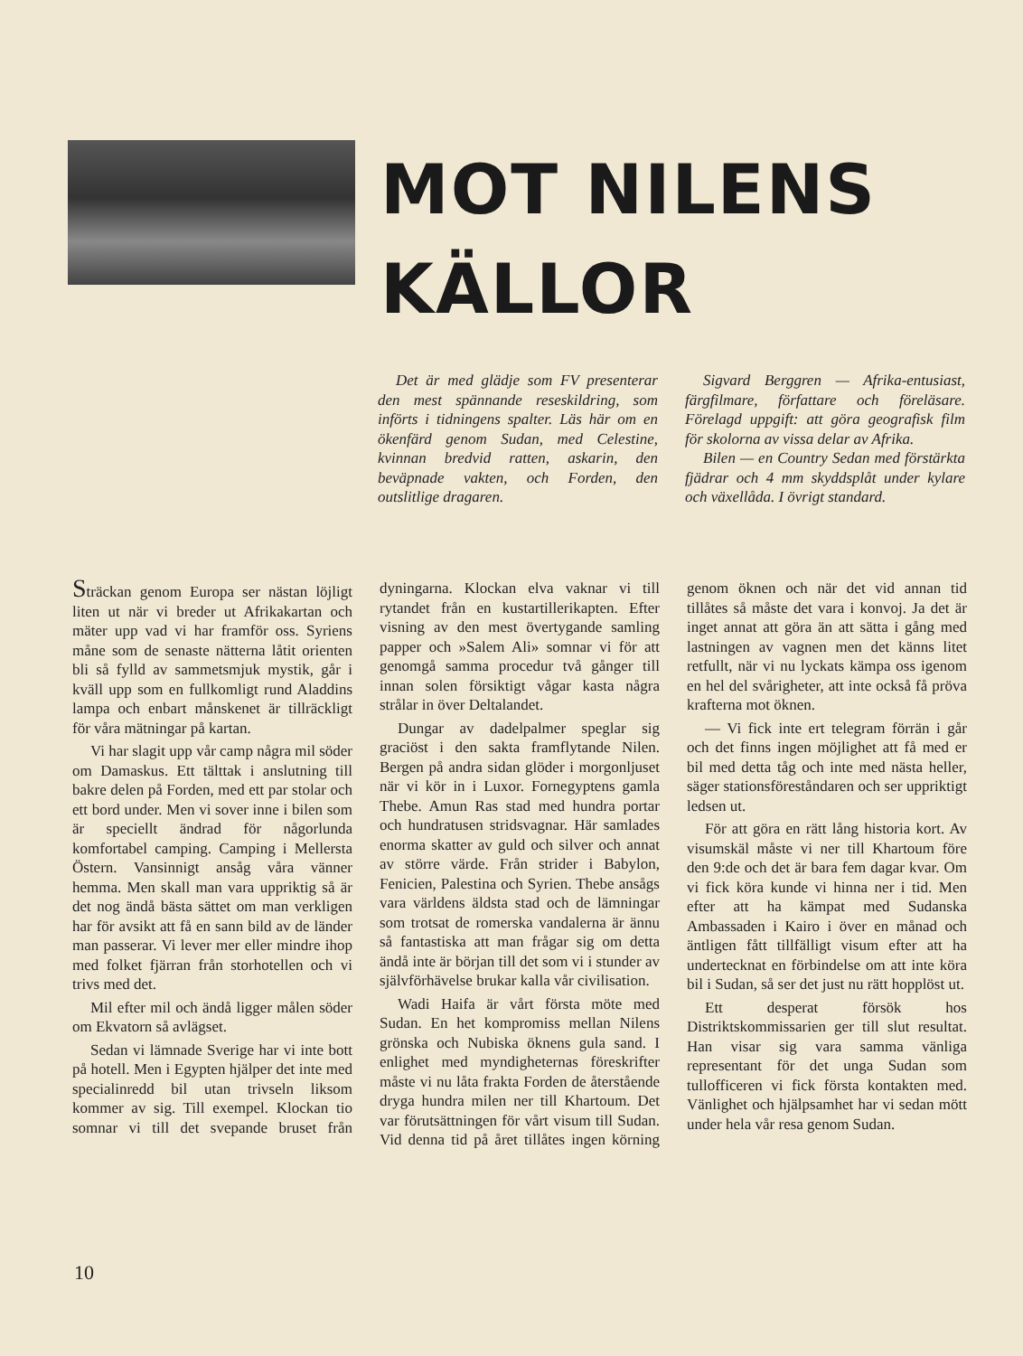MOT NILENS
KÄLLOR
Det är med glädje som FV presenterar den mest spännande reseskildring, som införts i tidningens spalter. Läs här om en ökenfärd genom Sudan, med Celestine, kvinnan bredvid ratten, askarin, den beväpnade vakten, och Forden, den outslitlige dragaren.
Sigvard Berggren — Afrika-entusiast, färgfilmare, författare och föreläsare. Förelagd uppgift: att göra geografisk film för skolorna av vissa delar av Afrika.
Bilen — en Country Sedan med förstärkta fjädrar och 4 mm skyddsplåt under kylare och växellåda. I övrigt standard.
Sträckan genom Europa ser nästan löjligt liten ut när vi breder ut Afrikakartan och mäter upp vad vi har framför oss. Syriens måne som de senaste nätterna låtit orienten bli så fylld av sammetsmjuk mystik, går i kväll upp som en fullkomligt rund Aladdins lampa och enbart månskenet är tillräckligt för våra mätningar på kartan.
Vi har slagit upp vår camp några mil söder om Damaskus. Ett tälttak i anslutning till bakre delen på Forden, med ett par stolar och ett bord under. Men vi sover inne i bilen som är speciellt ändrad för någorlunda komfortabel camping. Camping i Mellersta Östern. Vansinnigt ansåg våra vänner hemma. Men skall man vara uppriktig så är det nog ändå bästa sättet om man verkligen har för avsikt att få en sann bild av de länder man passerar. Vi lever mer eller mindre ihop med folket fjärran från storhotellen och vi trivs med det.
Mil efter mil och ändå ligger målen söder om Ekvatorn så avlägset.
Sedan vi lämnade Sverige har vi inte bott på hotell. Men i Egypten hjälper det inte med specialinredd bil utan trivseln liksom kommer av sig. Till exempel. Klockan tio somnar vi till det svepande bruset från dyningarna. Klockan elva vaknar vi till rytandet från en kustartillerikapten. Efter visning av den mest övertygande samling papper och »Salem Ali» somnar vi för att genomgå samma procedur två gånger till innan solen försiktigt vågar kasta några strålar in över Deltalandet.
Dungar av dadelpalmer speglar sig graciöst i den sakta framflytande Nilen. Bergen på andra sidan glöder i morgonljuset när vi kör in i Luxor. Fornegyptens gamla Thebe. Amun Ras stad med hundra portar och hundratusen stridsvagnar. Här samlades enorma skatter av guld och silver och annat av större värde. Från strider i Babylon, Fenicien, Palestina och Syrien. Thebe ansågs vara världens äldsta stad och de lämningar som trotsat de romerska vandalerna är ännu så fantastiska att man frågar sig om detta ändå inte är början till det som vi i stunder av självförhävelse brukar kalla vår civilisation.
Wadi Haifa är vårt första möte med Sudan. En het kompromiss mellan Nilens grönska och Nubiska öknens gula sand. I enlighet med myndigheternas föreskrifter måste vi nu låta frakta Forden de återstående dryga hundra milen ner till Khartoum. Det var förutsättningen för vårt visum till Sudan. Vid denna tid på året tillåtes ingen körning genom öknen och när det vid annan tid tillåtes så måste det vara i konvoj. Ja det är inget annat att göra än att sätta i gång med lastningen av vagnen men det känns litet retfullt, när vi nu lyckats kämpa oss igenom en hel del svårigheter, att inte också få pröva krafterna mot öknen.
— Vi fick inte ert telegram förrän i går och det finns ingen möjlighet att få med er bil med detta tåg och inte med nästa heller, säger stationsföreståndaren och ser uppriktigt ledsen ut.
För att göra en rätt lång historia kort. Av visumskäl måste vi ner till Khartoum före den 9:de och det är bara fem dagar kvar. Om vi fick köra kunde vi hinna ner i tid. Men efter att ha kämpat med Sudanska Ambassaden i Kairo i över en månad och äntligen fått tillfälligt visum efter att ha undertecknat en förbindelse om att inte köra bil i Sudan, så ser det just nu rätt hopplöst ut.
Ett desperat försök hos Distriktskommissarien ger till slut resultat. Han visar sig vara samma vänliga representant för det unga Sudan som tullofficeren vi fick första kontakten med. Vänlighet och hjälpsamhet har vi sedan mött under hela vår resa genom Sudan.
10